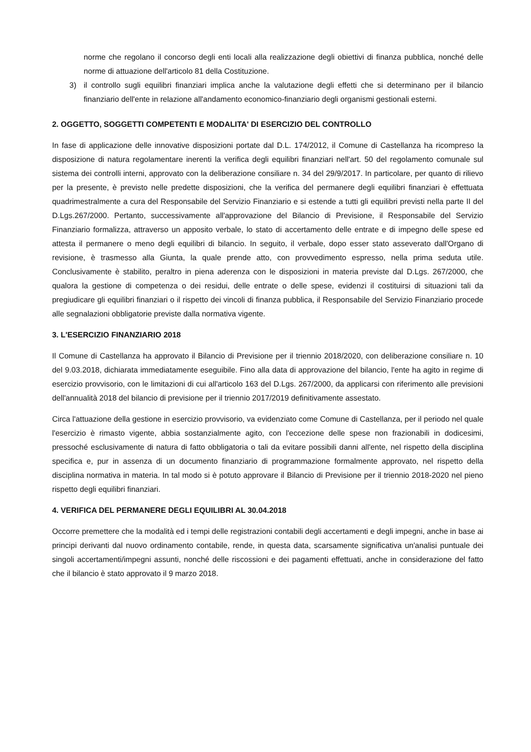norme che regolano il concorso degli enti locali alla realizzazione degli obiettivi di finanza pubblica, nonché delle norme di attuazione dell'articolo 81 della Costituzione.
3) il controllo sugli equilibri finanziari implica anche la valutazione degli effetti che si determinano per il bilancio finanziario dell'ente in relazione all'andamento economico-finanziario degli organismi gestionali esterni.
2. OGGETTO, SOGGETTI COMPETENTI E MODALITA' DI ESERCIZIO DEL CONTROLLO
In fase di applicazione delle innovative disposizioni portate dal D.L. 174/2012, il Comune di Castellanza ha ricompreso la disposizione di natura regolamentare inerenti la verifica degli equilibri finanziari nell'art. 50 del regolamento comunale sul sistema dei controlli interni, approvato con la deliberazione consiliare n. 34 del 29/9/2017. In particolare, per quanto di rilievo per la presente, è previsto nelle predette disposizioni, che la verifica del permanere degli equilibri finanziari è effettuata quadrimestralmente a cura del Responsabile del Servizio Finanziario e si estende a tutti gli equilibri previsti nella parte II del D.Lgs.267/2000. Pertanto, successivamente all'approvazione del Bilancio di Previsione, il Responsabile del Servizio Finanziario formalizza, attraverso un apposito verbale, lo stato di accertamento delle entrate e di impegno delle spese ed attesta il permanere o meno degli equilibri di bilancio. In seguito, il verbale, dopo esser stato asseverato dall'Organo di revisione, è trasmesso alla Giunta, la quale prende atto, con provvedimento espresso, nella prima seduta utile. Conclusivamente è stabilito, peraltro in piena aderenza con le disposizioni in materia previste dal D.Lgs. 267/2000, che qualora la gestione di competenza o dei residui, delle entrate o delle spese, evidenzi il costituirsi di situazioni tali da pregiudicare gli equilibri finanziari o il rispetto dei vincoli di finanza pubblica, il Responsabile del Servizio Finanziario procede alle segnalazioni obbligatorie previste dalla normativa vigente.
3. L'ESERCIZIO FINANZIARIO 2018
Il Comune di Castellanza ha approvato il Bilancio di Previsione per il triennio 2018/2020, con deliberazione consiliare n. 10 del 9.03.2018, dichiarata immediatamente eseguibile. Fino alla data di approvazione del bilancio, l'ente ha agito in regime di esercizio provvisorio, con le limitazioni di cui all'articolo 163 del D.Lgs. 267/2000, da applicarsi con riferimento alle previsioni dell'annualità 2018 del bilancio di previsione per il triennio 2017/2019 definitivamente assestato.
Circa l'attuazione della gestione in esercizio provvisorio, va evidenziato come Comune di Castellanza, per il periodo nel quale l'esercizio è rimasto vigente, abbia sostanzialmente agito, con l'eccezione delle spese non frazionabili in dodicesimi, pressoché esclusivamente di natura di fatto obbligatoria o tali da evitare possibili danni all'ente, nel rispetto della disciplina specifica e, pur in assenza di un documento finanziario di programmazione formalmente approvato, nel rispetto della disciplina normativa in materia. In tal modo si è potuto approvare il Bilancio di Previsione per il triennio 2018-2020 nel pieno rispetto degli equilibri finanziari.
4. VERIFICA DEL PERMANERE DEGLI EQUILIBRI AL 30.04.2018
Occorre premettere che la modalità ed i tempi delle registrazioni contabili degli accertamenti e degli impegni, anche in base ai principi derivanti dal nuovo ordinamento contabile, rende, in questa data, scarsamente significativa un'analisi puntuale dei singoli accertamenti/impegni assunti, nonché delle riscossioni e dei pagamenti effettuati, anche in considerazione del fatto che il bilancio è stato approvato il 9 marzo 2018.